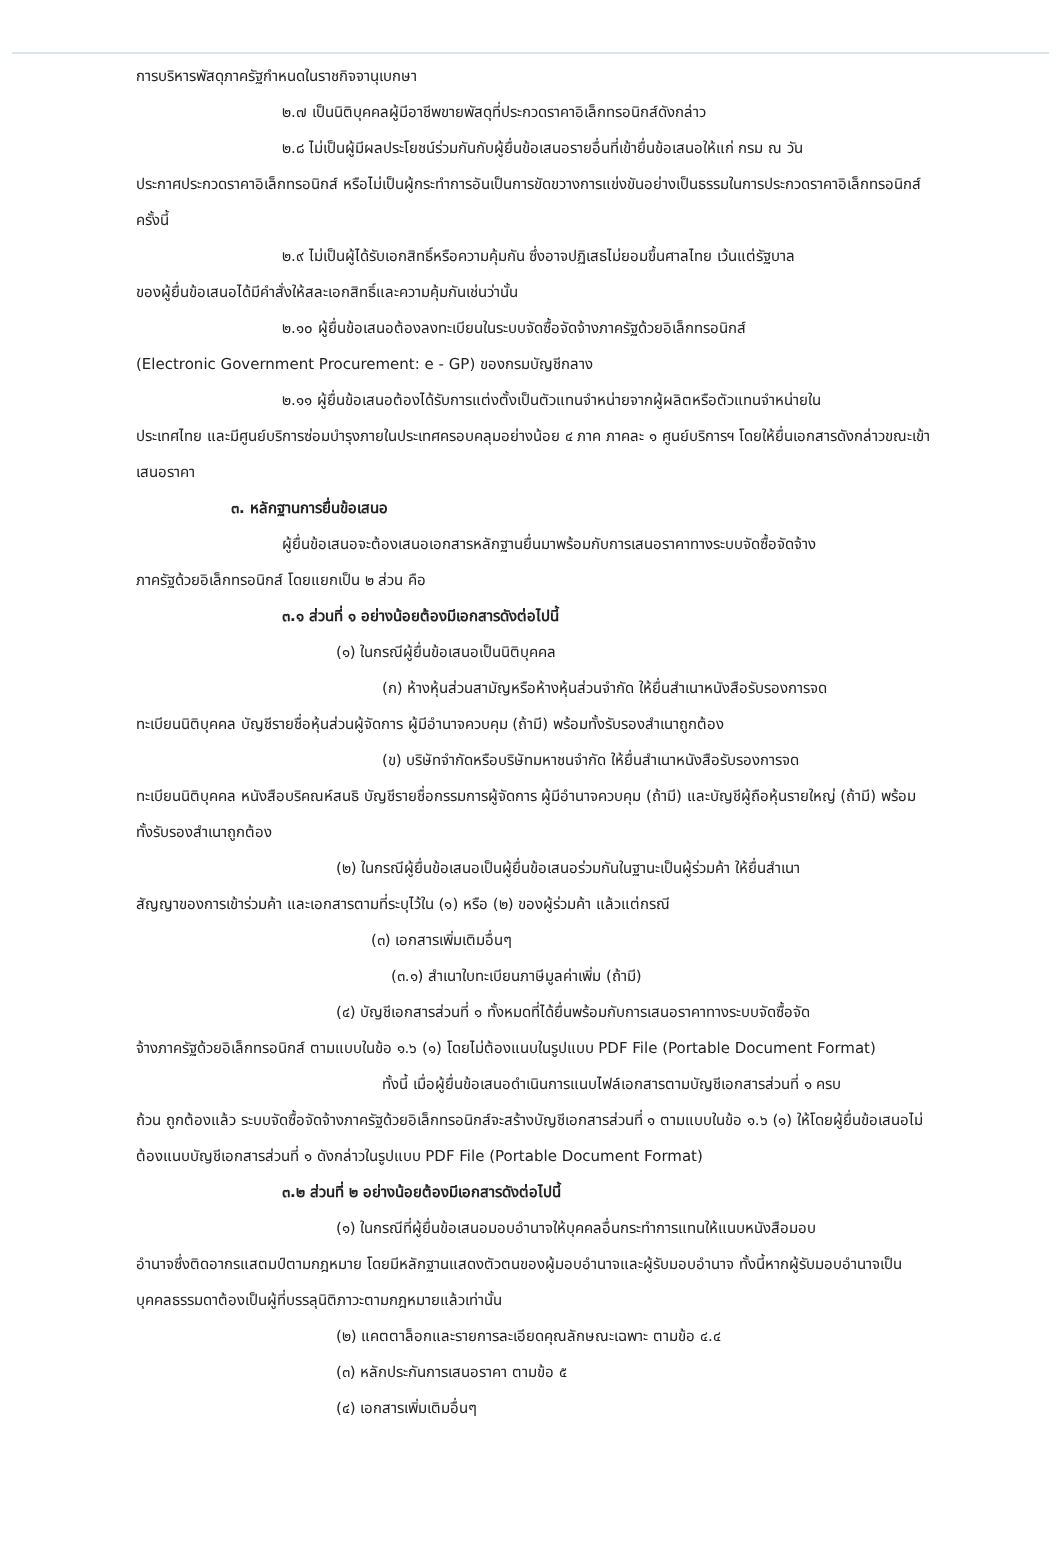การบริหารพัสดุภาครัฐกำหนดในราชกิจจานุเบกษา
๒.๗ เป็นนิติบุคคลผู้มีอาชีพขายพัสดุที่ประกวดราคาอิเล็กทรอนิกส์ดังกล่าว
๒.๘ ไม่เป็นผู้มีผลประโยชน์ร่วมกันกับผู้ยื่นข้อเสนอรายอื่นที่เข้ายื่นข้อเสนอให้แก่ กรม ณ วัน
ประกาศประกวดราคาอิเล็กทรอนิกส์ หรือไม่เป็นผู้กระทำการอันเป็นการขัดขวางการแข่งขันอย่างเป็นธรรมในการประกวดราคาอิเล็กทรอนิกส์ครั้งนี้
๒.๙ ไม่เป็นผู้ได้รับเอกสิทธิ์หรือความคุ้มกัน ซึ่งอาจปฏิเสธไม่ยอมขึ้นศาลไทย เว้นแต่รัฐบาล
ของผู้ยื่นข้อเสนอได้มีคำสั่งให้สละเอกสิทธิ์และความคุ้มกันเช่นว่านั้น
๒.๑๐ ผู้ยื่นข้อเสนอต้องลงทะเบียนในระบบจัดซื้อจัดจ้างภาครัฐด้วยอิเล็กทรอนิกส์
(Electronic Government Procurement: e - GP) ของกรมบัญชีกลาง
๒.๑๑ ผู้ยื่นข้อเสนอต้องได้รับการแต่งตั้งเป็นตัวแทนจำหน่ายจากผู้ผลิตหรือตัวแทนจำหน่ายใน
ประเทศไทย และมีศูนย์บริการซ่อมบำรุงภายในประเทศครอบคลุมอย่างน้อย ๔ ภาค ภาคละ ๑ ศูนย์บริการฯ โดยให้ยื่นเอกสารดังกล่าวขณะเข้าเสนอราคา
๓. หลักฐานการยื่นข้อเสนอ
ผู้ยื่นข้อเสนอจะต้องเสนอเอกสารหลักฐานยื่นมาพร้อมกับการเสนอราคาทางระบบจัดซื้อจัดจ้าง
ภาครัฐด้วยอิเล็กทรอนิกส์ โดยแยกเป็น ๒ ส่วน คือ
๓.๑ ส่วนที่ ๑ อย่างน้อยต้องมีเอกสารดังต่อไปนี้
(๑) ในกรณีผู้ยื่นข้อเสนอเป็นนิติบุคคล
(ก) ห้างหุ้นส่วนสามัญหรือห้างหุ้นส่วนจำกัด ให้ยื่นสำเนาหนังสือรับรองการจด
ทะเบียนนิติบุคคล บัญชีรายชื่อหุ้นส่วนผู้จัดการ ผู้มีอำนาจควบคุม (ถ้ามี) พร้อมทั้งรับรองสำเนาถูกต้อง
(ข) บริษัทจำกัดหรือบริษัทมหาชนจำกัด ให้ยื่นสำเนาหนังสือรับรองการจด
ทะเบียนนิติบุคคล หนังสือบริคณห์สนธิ บัญชีรายชื่อกรรมการผู้จัดการ ผู้มีอำนาจควบคุม (ถ้ามี) และบัญชีผู้ถือหุ้นรายใหญ่ (ถ้ามี) พร้อมทั้งรับรองสำเนาถูกต้อง
(๒) ในกรณีผู้ยื่นข้อเสนอเป็นผู้ยื่นข้อเสนอร่วมกันในฐานะเป็นผู้ร่วมค้า ให้ยื่นสำเนา
สัญญาของการเข้าร่วมค้า และเอกสารตามที่ระบุไว้ใน (๑) หรือ (๒) ของผู้ร่วมค้า แล้วแต่กรณี
(๓) เอกสารเพิ่มเติมอื่นๆ
(๓.๑) สำเนาใบทะเบียนภาษีมูลค่าเพิ่ม (ถ้ามี)
(๔) บัญชีเอกสารส่วนที่ ๑ ทั้งหมดที่ได้ยื่นพร้อมกับการเสนอราคาทางระบบจัดซื้อจัด
จ้างภาครัฐด้วยอิเล็กทรอนิกส์ ตามแบบในข้อ ๑.๖ (๑) โดยไม่ต้องแนบในรูปแบบ PDF File (Portable Document Format)
ทั้งนี้ เมื่อผู้ยื่นข้อเสนอดำเนินการแนบไฟล์เอกสารตามบัญชีเอกสารส่วนที่ ๑ ครบ
ถ้วน ถูกต้องแล้ว ระบบจัดซื้อจัดจ้างภาครัฐด้วยอิเล็กทรอนิกส์จะสร้างบัญชีเอกสารส่วนที่ ๑ ตามแบบในข้อ ๑.๖ (๑) ให้โดยผู้ยื่นข้อเสนอไม่ต้องแนบบัญชีเอกสารส่วนที่ ๑ ดังกล่าวในรูปแบบ PDF File (Portable Document Format)
๓.๒ ส่วนที่ ๒ อย่างน้อยต้องมีเอกสารดังต่อไปนี้
(๑) ในกรณีที่ผู้ยื่นข้อเสนอมอบอำนาจให้บุคคลอื่นกระทำการแทนให้แนบหนังสือมอบ
อำนาจซึ่งติดอากรแสตมป์ตามกฎหมาย โดยมีหลักฐานแสดงตัวตนของผู้มอบอำนาจและผู้รับมอบอำนาจ ทั้งนี้หากผู้รับมอบอำนาจเป็นบุคคลธรรมดาต้องเป็นผู้ที่บรรลุนิติภาวะตามกฎหมายแล้วเท่านั้น
(๒) แคตตาล็อกและรายการละเอียดคุณลักษณะเฉพาะ ตามข้อ ๔.๔
(๓) หลักประกันการเสนอราคา ตามข้อ ๕
(๔) เอกสารเพิ่มเติมอื่นๆ